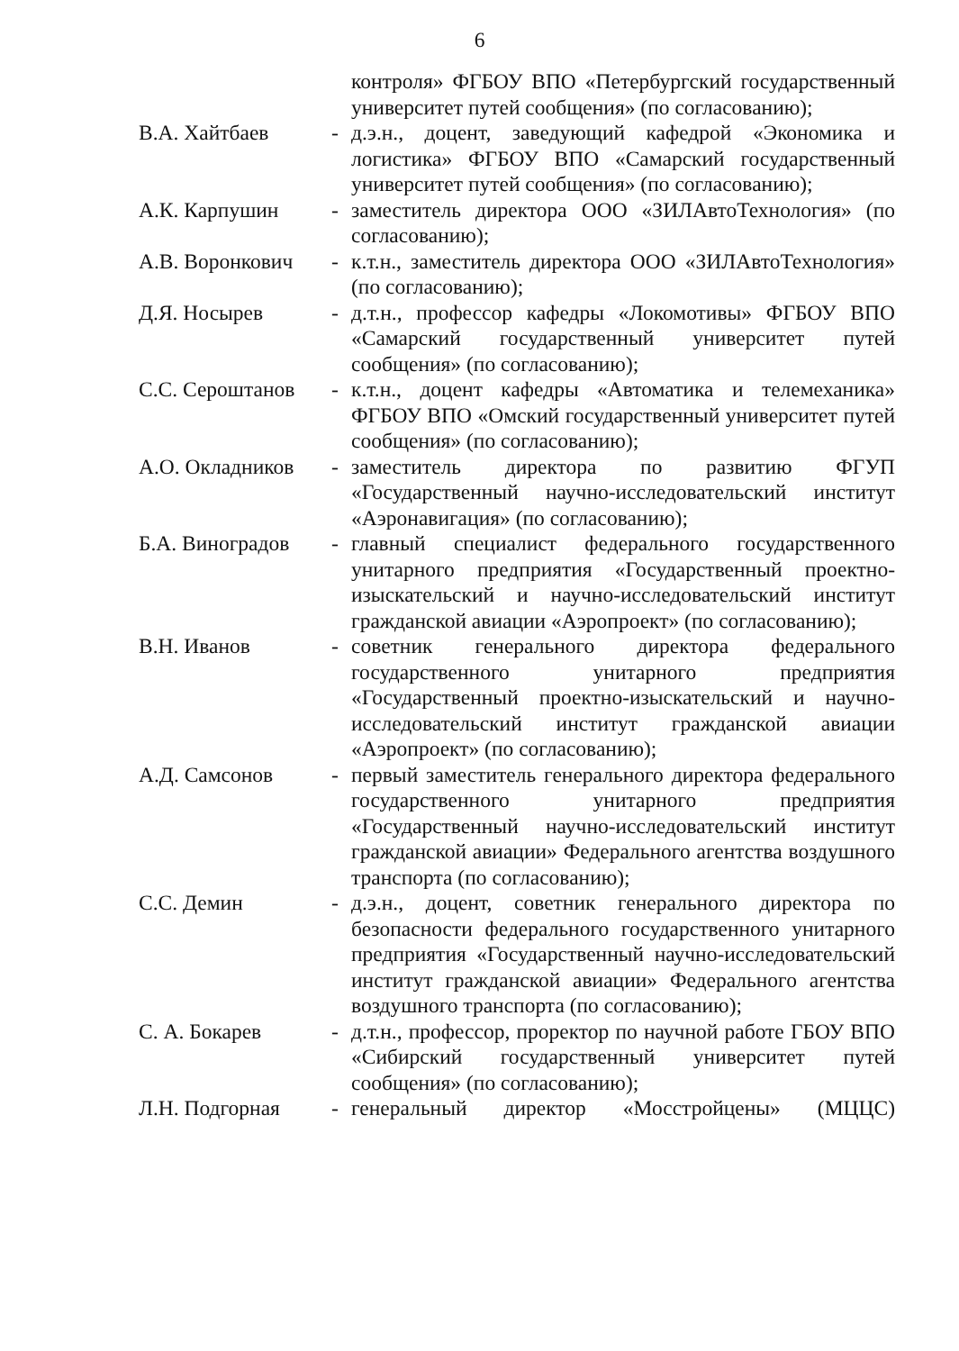6
контроля» ФГБОУ ВПО «Петербургский государственный университет путей сообщения» (по согласованию);
В.А. Хайтбаев - д.э.н., доцент, заведующий кафедрой «Экономика и логистика» ФГБОУ ВПО «Самарский государственный университет путей сообщения» (по согласованию);
А.К. Карпушин - заместитель директора ООО «ЗИЛАвтоТехнология» (по согласованию);
А.В. Воронкович
- к.т.н., заместитель директора ООО «ЗИЛАвтоТехнология» (по согласованию);
Д.Я. Носырев - д.т.н., профессор кафедры «Локомотивы» ФГБОУ ВПО «Самарский государственный университет путей сообщения» (по согласованию);
С.С. Сероштанов
- к.т.н., доцент кафедры «Автоматика и телемеханика» ФГБОУ ВПО «Омский государственный университет путей сообщения» (по согласованию);
А.О. Окладников
- заместитель директора по развитию ФГУП «Государственный научно-исследовательский институт «Аэронавигация» (по согласованию);
Б.А. Виноградов
- главный специалист федерального государственного унитарного предприятия «Государственный проектно-изыскательский и научно-исследовательский институт гражданской авиации «Аэропроект» (по согласованию);
В.Н. Иванов - советник генерального директора федерального государственного унитарного предприятия «Государственный проектно-изыскательский и научно-исследовательский институт гражданской авиации «Аэропроект» (по согласованию);
А.Д. Самсонов - первый заместитель генерального директора федерального государственного унитарного предприятия «Государственный научно-исследовательский институт гражданской авиации» Федерального агентства воздушного транспорта (по согласованию);
С.С. Демин - д.э.н., доцент, советник генерального директора по безопасности федерального государственного унитарного предприятия «Государственный научно-исследовательский институт гражданской авиации» Федерального агентства воздушного транспорта (по согласованию);
С. А. Бокарев - д.т.н., профессор, проректор по научной работе ГБОУ ВПО «Сибирский государственный университет путей сообщения» (по согласованию);
Л.Н. Подгорная - генеральный директор «Мосстройцены» (МЦЦС)